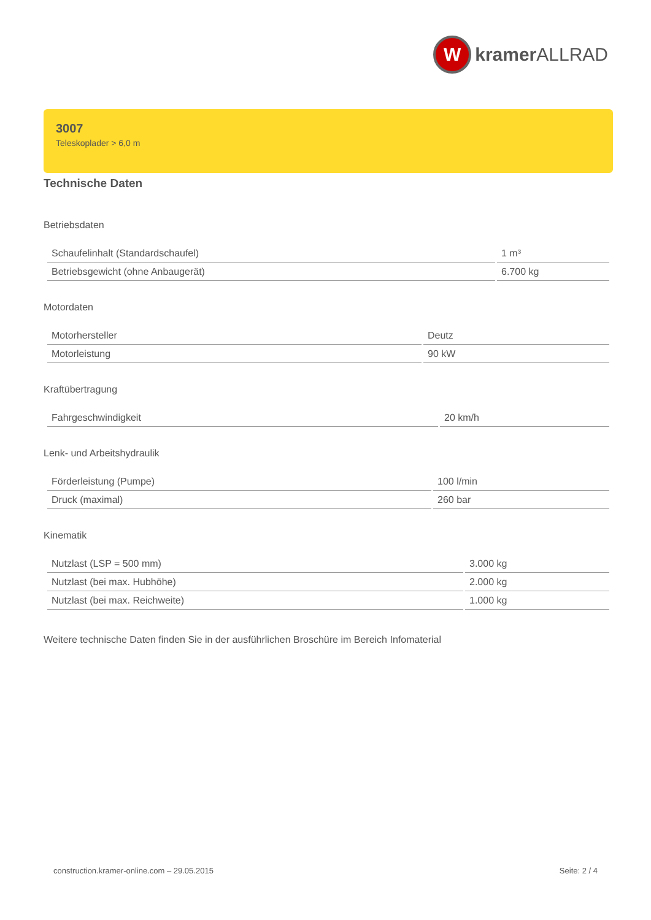W
kramer ALLRAD
3007
Teleskoplader > 6,0 m
Technische Daten
Betriebsdaten
| Schaufelinhalt (Standardschaufel) | 1 m³ |
| Betriebsgewicht (ohne Anbaugerät) | 6.700 kg |
Motordaten
| Motorhersteller | Deutz |
| Motorleistung | 90 kW |
Kraftübertragung
| Fahrgeschwindigkeit | 20 km/h |
Lenk- und Arbeitshydraulik
| Förderleistung (Pumpe) | 100 l/min |
| Druck (maximal) | 260 bar |
Kinematik
| Nutzlast (LSP = 500 mm) | 3.000 kg |
| Nutzlast (bei max. Hubhöhe) | 2.000 kg |
| Nutzlast (bei max. Reichweite) | 1.000 kg |
Weitere technische Daten finden Sie in der ausführlichen Broschüre im Bereich Infomaterial
construction.kramer-online.com – 29.05.2015 Seite: 2 / 4